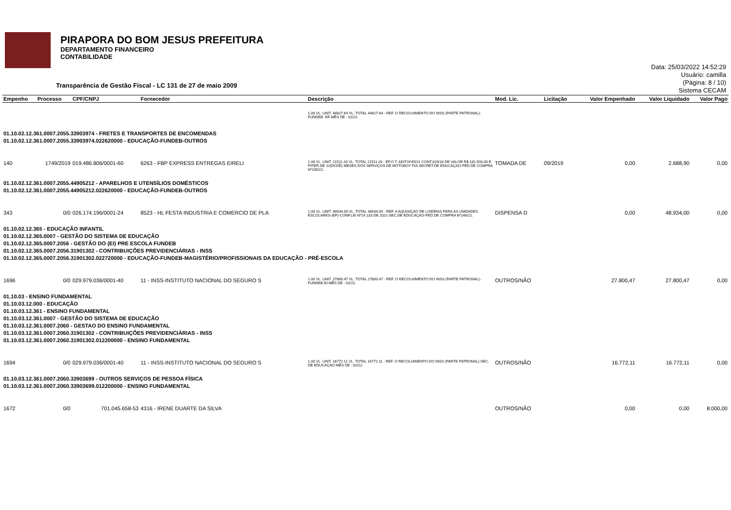PIRAPORA DO BOM JESUS PREFEITURA
DEPARTAMENTO FINANCEIRO
CONTABILIDADE
Data: 25/03/2022 14:52:29
Usuário: camilla
(Página: 8 / 10)
Sistema CECAM
Transparência de Gestão Fiscal - LC 131 de 27 de maio 2009
| Empenho | Processo | CPF/CNPJ | Fornecedor | Descrição | Mod. Lic. | Licitação | Valor Empenhado | Valor Liquidado | Valor Pago |
| --- | --- | --- | --- | --- | --- | --- | --- | --- | --- |
| | | | | 1.00 VL. UNIT. 44827.64 VL. TOTAL 44827.64 - REF. O RECOLHIMENTO DO INSS (PARTE PATRONAL)- FUNDEB- EF-MÊS DE : 02/22. | | | | | |
| 01.10.02.12.361.0007.2055.33903974 - FRETES E TRANSPORTES DE ENCOMENDAS 01.10.02.12.361.0007.2055.33903974.022620000 - EDUCAÇÃO-FUNDEB-OUTROS | | | | | | | | | |
| 140 | 1749/2019 | 019.486.806/0001-60 | 6263 - FBP EXPRESS ENTREGAS EIRELI | 1.00 VL. UNIT. 21511.20 VL. TOTAL 21511.20 - EF.O T. ADIT.Nº45/21 CONT.029/18 DE VALOR R$ 181.500,00 E P/PER.DE 12(DOZE) MESES DOS SERVIÇOS DE MOTOBOY P/A SECRET.DE EDUCAÇAO-PED.DE COMPRA Nº105/22. | TOMADA DE | 09/2019 | 0,00 | 2.688,90 | 0,00 |
| 01.10.02.12.361.0007.2055.44905212 - APARELHOS E UTENSÍLIOS DOMÉSTICOS 01.10.02.12.361.0007.2055.44905212.022620000 - EDUCAÇÃO-FUNDEB-OUTROS | | | | | | | | | |
| 343 | 0/0 | 026.174.196/0001-24 | 8523 - HL FESTA INDUSTRIA E COMERCIO DE PLA | 1.00 VL. UNIT. 48934.00 VL. TOTAL 48934.00 - REF. A AQUISIÇAO DE LIXEIRAS PARA AS UNIDADES ESCOLARES-(EF)-CONF.LEI Nº14.133 DE 2021-SEC.DE EDUCAÇAO-PED.DE COMPRA Nº146/22. | DISPENSA D | | 0,00 | 48.934,00 | 0,00 |
| 01.10.02.12.365 - EDUCAÇÃO INFANTIL 01.10.02.12.365.0007 - GESTÃO DO SISTEMA DE EDUCAÇÃO 01.10.02.12.365.0007.2056 - GESTÃO DO (EI) PRE ESCOLA FUNDEB 01.10.02.12.365.0007.2056.31901302 - CONTRIBUIÇÕES PREVIDENCIÁRIAS - INSS 01.10.02.12.365.0007.2056.31901302.022720000 - EDUCAÇÃO-FUNDEB-MAGISTÉRIO/PROFISSIONAIS DA EDUCAÇÃO - PRÉ-ESCOLA | | | | | | | | | |
| 1696 | 0/0 | 029.979.036/0001-40 | 11 - INSS-INSTITUTO NACIONAL DO SEGURO S | 1.00 VL. UNIT. 27800.47 VL. TOTAL 27800.47 - REF. O RECOLHIMENTO DO INSS (PARTE PATRONAL)-FUNDEB-EI-MÊS DE : 02/22. | OUTROS/NÃO | | 27.800,47 | 27.800,47 | 0,00 |
| 01.10.03 - ENSINO FUNDAMENTAL 01.10.03.12.000 - EDUCAÇÃO 01.10.03.12.361 - ENSINO FUNDAMENTAL 01.10.03.12.361.0007 - GESTÃO DO SISTEMA DE EDUCAÇÃO 01.10.03.12.361.0007.2060 - GESTAO DO ENSINO FUNDAMENTAL 01.10.03.12.361.0007.2060.31901302 - CONTRIBUIÇÕES PREVIDENCIÁRIAS - INSS 01.10.03.12.361.0007.2060.31901302.012200000 - ENSINO FUNDAMENTAL | | | | | | | | | |
| 1694 | 0/0 | 029.979.036/0001-40 | 11 - INSS-INSTITUTO NACIONAL DO SEGURO S | 1.00 VL. UNIT. 16772.11 VL. TOTAL 16772.11 - REF. O RECOLHIMENTO DO INSS (PARTE PATRONAL)-SEC. DE EDUCAÇAO-MÊS DE : 02/22. | OUTROS/NÃO | | 16.772,11 | 16.772,11 | 0,00 |
| 01.10.03.12.361.0007.2060.33903699 - OUTROS SERVIÇOS DE PESSOA FÍSICA 01.10.03.12.361.0007.2060.33903699.012200000 - ENSINO FUNDAMENTAL | | | | | | | | | |
| 1672 | 0/0 | 701.045.658-53 | 4316 - IRENE DUARTE DA SILVA | | OUTROS/NÃO | | 0,00 | 0,00 | 8.000,00 |